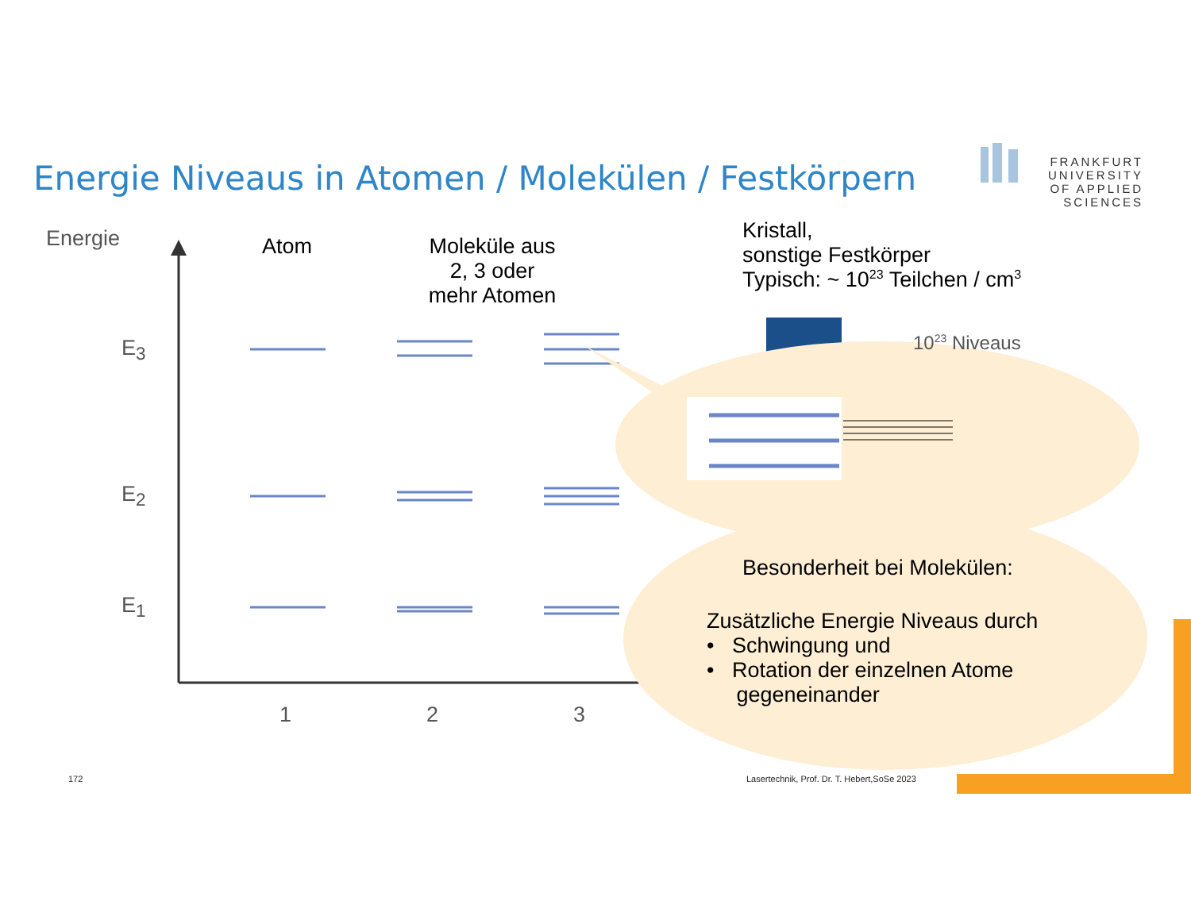Energie Niveaus in Atomen / Molekülen / Festkörpern
FRANKFURT
UNIVERSITY
OF APPLIED SCIENCES
Energie
E<sub>3</sub>
E<sub>2</sub>
E<sub>1</sub>
1 2 3
Atom
Moleküle aus 2, 3 oder mehr Atomen
Kristall,
sonstige Festkörper
Typisch: ~ 10<sup>23</sup> Teilchen / cm<sup>3</sup>
10<sup>23</sup> Niveaus
Besonderheit bei Molekülen:
Zusätzliche Energie Niveaus durch
• Schwingung und
• Rotation der einzelnen Atome
gegeneinander
172
Lasertechnik, Prof. Dr. T. Hebert,SoSe 2023